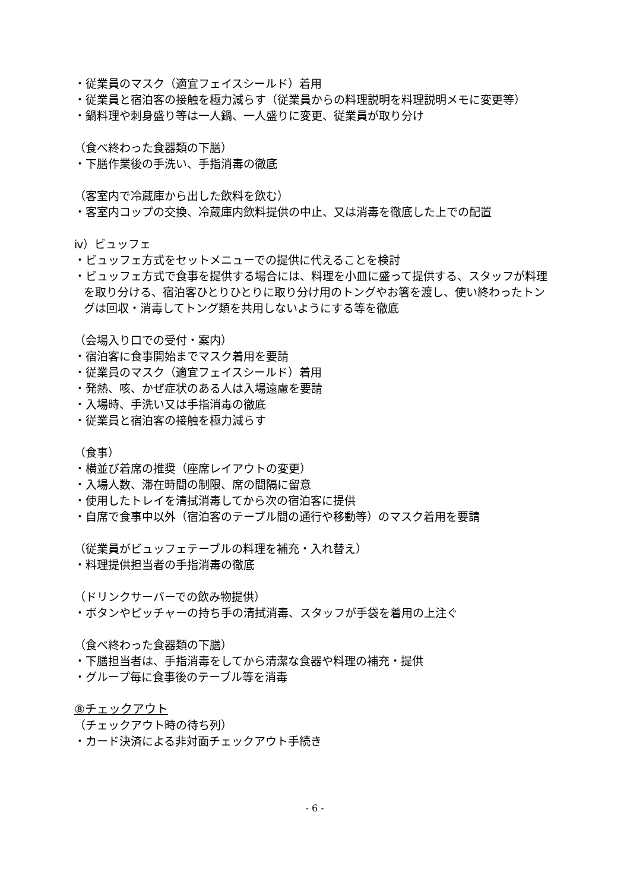・従業員のマスク（適宜フェイスシールド）着用
・従業員と宿泊客の接触を極力減らす（従業員からの料理説明を料理説明メモに変更等）
・鍋料理や刺身盛り等は一人鍋、一人盛りに変更、従業員が取り分け
（食べ終わった食器類の下膳）
・下膳作業後の手洗い、手指消毒の徹底
（客室内で冷蔵庫から出した飲料を飲む）
・客室内コップの交換、冷蔵庫内飲料提供の中止、又は消毒を徹底した上での配置
ⅳ）ビュッフェ
・ビュッフェ方式をセットメニューでの提供に代えることを検討
・ビュッフェ方式で食事を提供する場合には、料理を小皿に盛って提供する、スタッフが料理を取り分ける、宿泊客ひとりひとりに取り分け用のトングやお箸を渡し、使い終わったトングは回収・消毒してトング類を共用しないようにする等を徹底
（会場入り口での受付・案内）
・宿泊客に食事開始までマスク着用を要請
・従業員のマスク（適宜フェイスシールド）着用
・発熱、咳、かぜ症状のある人は入場遠慮を要請
・入場時、手洗い又は手指消毒の徹底
・従業員と宿泊客の接触を極力減らす
（食事）
・横並び着席の推奨（座席レイアウトの変更）
・入場人数、滞在時間の制限、席の間隔に留意
・使用したトレイを清拭消毒してから次の宿泊客に提供
・自席で食事中以外（宿泊客のテーブル間の通行や移動等）のマスク着用を要請
（従業員がビュッフェテーブルの料理を補充・入れ替え）
・料理提供担当者の手指消毒の徹底
（ドリンクサーバーでの飲み物提供）
・ボタンやピッチャーの持ち手の清拭消毒、スタッフが手袋を着用の上注ぐ
（食べ終わった食器類の下膳）
・下膳担当者は、手指消毒をしてから清潔な食器や料理の補充・提供
・グループ毎に食事後のテーブル等を消毒
⑧チェックアウト
（チェックアウト時の待ち列）
・カード決済による非対面チェックアウト手続き
- 6 -